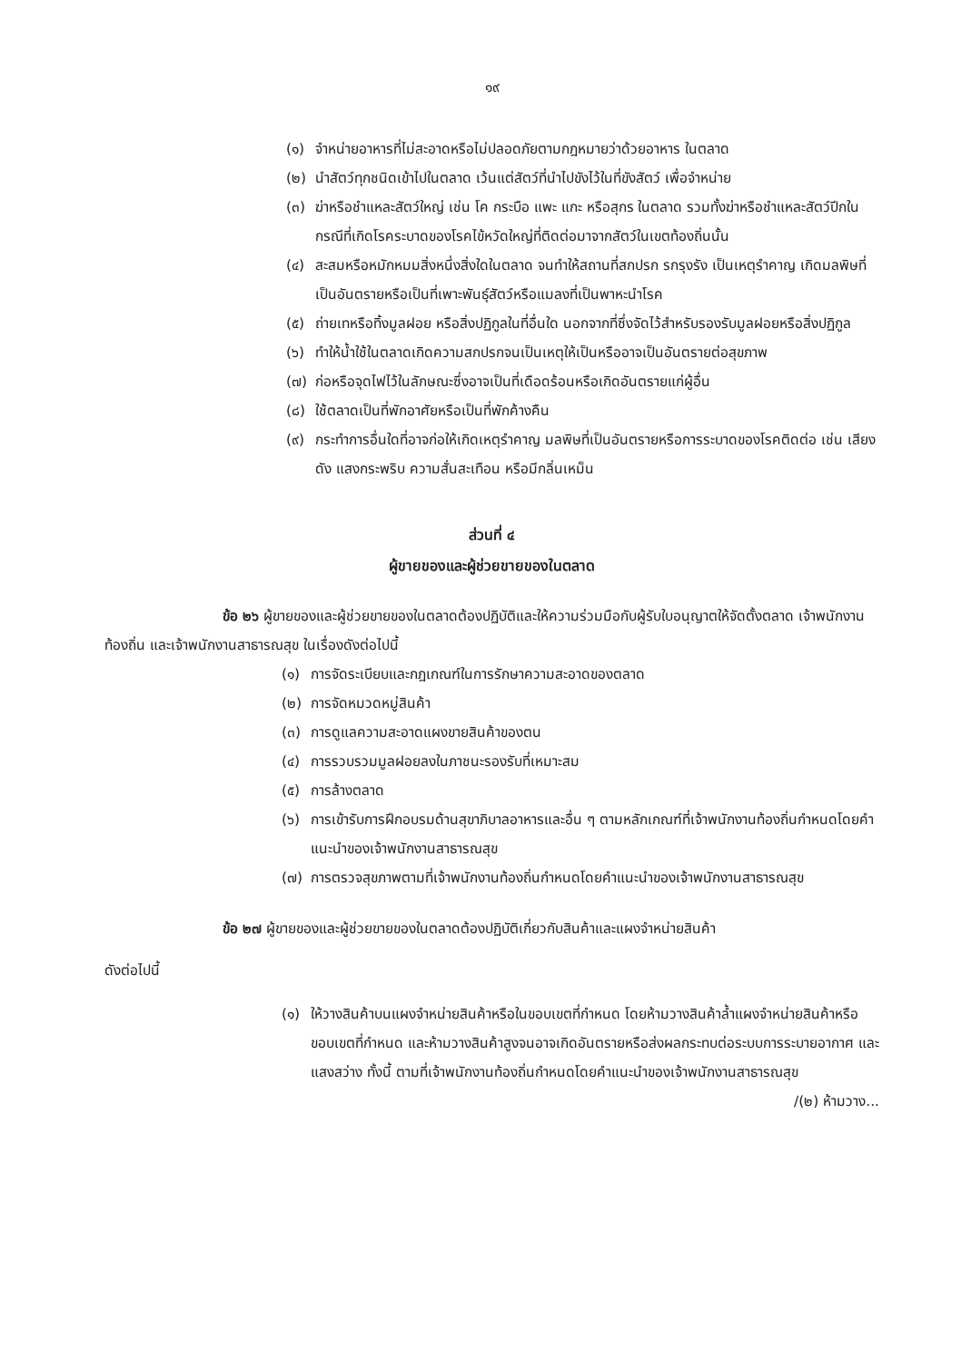๑๙
(๑) จำหน่ายอาหารที่ไม่สะอาดหรือไม่ปลอดภัยตามกฎหมายว่าด้วยอาหาร ในตลาด
(๒) นำสัตว์ทุกชนิดเข้าไปในตลาด เว้นแต่สัตว์ที่นำไปขังไว้ในที่ขังสัตว์ เพื่อจำหน่าย
(๓) ฆ่าหรือชำแหละสัตว์ใหญ่ เช่น โค กระบือ แพะ แกะ หรือสุกร ในตลาด รวมทั้งฆ่าหรือชำแหละสัตว์ปีกในกรณีที่เกิดโรคระบาดของโรคไข้หวัดใหญ่ที่ติดต่อมาจากสัตว์ในเขตท้องถิ่นนั้น
(๔) สะสมหรือหมักหมมสิ่งหนึ่งสิ่งใดในตลาด จนทำให้สถานที่สกปรก รกรุงรัง เป็นเหตุรำคาญ เกิดมลพิษที่เป็นอันตรายหรือเป็นที่เพาะพันธุ์สัตว์หรือแมลงที่เป็นพาหะนำโรค
(๕) ถ่ายเทหรือทิ้งมูลฝอย หรือสิ่งปฏิกูลในที่อื่นใด นอกจากที่ซึ่งจัดไว้สำหรับรองรับมูลฝอยหรือสิ่งปฏิกูล
(๖) ทำให้น้ำใช้ในตลาดเกิดความสกปรกจนเป็นเหตุให้เป็นหรืออาจเป็นอันตรายต่อสุขภาพ
(๗) ก่อหรือจุดไฟไว้ในลักษณะซึ่งอาจเป็นที่เดือดร้อนหรือเกิดอันตรายแก่ผู้อื่น
(๘) ใช้ตลาดเป็นที่พักอาศัยหรือเป็นที่พักค้างคืน
(๙) กระทำการอื่นใดที่อาจก่อให้เกิดเหตุรำคาญ มลพิษที่เป็นอันตรายหรือการระบาดของโรคติดต่อ เช่น เสียงดัง แสงกระพริบ ความสั่นสะเทือน หรือมีกลิ่นเหม็น
ส่วนที่ ๔
ผู้ขายของและผู้ช่วยขายของในตลาด
ข้อ ๒๖ ผู้ขายของและผู้ช่วยขายของในตลาดต้องปฏิบัติและให้ความร่วมมือกับผู้รับใบอนุญาตให้จัดตั้งตลาด เจ้าพนักงานท้องถิ่น และเจ้าพนักงานสาธารณสุข ในเรื่องดังต่อไปนี้
(๑) การจัดระเบียบและกฎเกณฑ์ในการรักษาความสะอาดของตลาด
(๒) การจัดหมวดหมู่สินค้า
(๓) การดูแลความสะอาดแผงขายสินค้าของตน
(๔) การรวบรวมมูลฝอยลงในภาชนะรองรับที่เหมาะสม
(๕) การล้างตลาด
(๖) การเข้ารับการฝึกอบรมด้านสุขาภิบาลอาหารและอื่น ๆ ตามหลักเกณฑ์ที่เจ้าพนักงานท้องถิ่นกำหนดโดยคำแนะนำของเจ้าพนักงานสาธารณสุข
(๗) การตรวจสุขภาพตามที่เจ้าพนักงานท้องถิ่นกำหนดโดยคำแนะนำของเจ้าพนักงานสาธารณสุข
ข้อ ๒๗ ผู้ขายของและผู้ช่วยขายของในตลาดต้องปฏิบัติเกี่ยวกับสินค้าและแผงจำหน่ายสินค้า
ดังต่อไปนี้
(๑) ให้วางสินค้าบนแผงจำหน่ายสินค้าหรือในขอบเขตที่กำหนด โดยห้ามวางสินค้าล้ำแผงจำหน่ายสินค้าหรือขอบเขตที่กำหนด และห้ามวางสินค้าสูงจนอาจเกิดอันตรายหรือส่งผลกระทบต่อระบบการระบายอากาศ และแสงสว่าง ทั้งนี้ ตามที่เจ้าพนักงานท้องถิ่นกำหนดโดยคำแนะนำของเจ้าพนักงานสาธารณสุข
/(๒) ห้ามวาง...